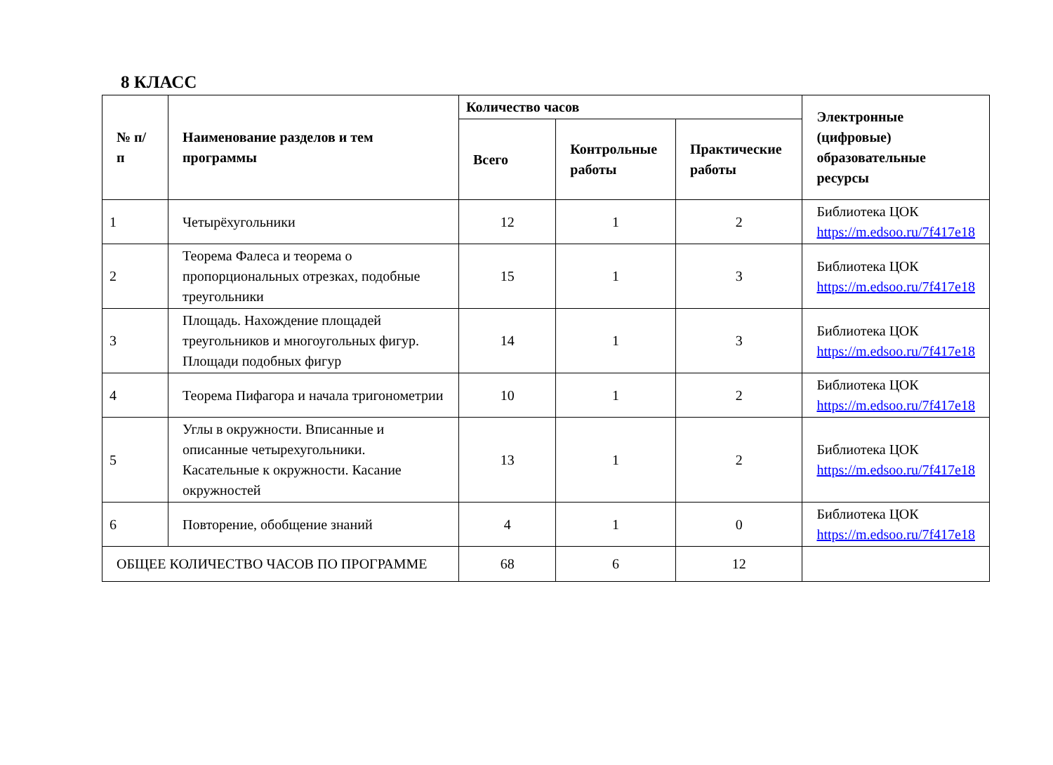8 КЛАСС
| № п/п | Наименование разделов и тем программы | Количество часов | | | Электронные (цифровые) образовательные ресурсы |
| --- | --- | --- | --- | --- | --- |
| | | Всего | Контрольные работы | Практические работы | |
| 1 | Четырёхугольники | 12 | 1 | 2 | Библиотека ЦОК https://m.edsoo.ru/7f417e18 |
| 2 | Теорема Фалеса и теорема о пропорциональных отрезках, подобные треугольники | 15 | 1 | 3 | Библиотека ЦОК https://m.edsoo.ru/7f417e18 |
| 3 | Площадь. Нахождение площадей треугольников и многоугольных фигур. Площади подобных фигур | 14 | 1 | 3 | Библиотека ЦОК https://m.edsoo.ru/7f417e18 |
| 4 | Теорема Пифагора и начала тригонометрии | 10 | 1 | 2 | Библиотека ЦОК https://m.edsoo.ru/7f417e18 |
| 5 | Углы в окружности. Вписанные и описанные четырехугольники. Касательные к окружности. Касание окружностей | 13 | 1 | 2 | Библиотека ЦОК https://m.edsoo.ru/7f417e18 |
| 6 | Повторение, обобщение знаний | 4 | 1 | 0 | Библиотека ЦОК https://m.edsoo.ru/7f417e18 |
| ОБЩЕЕ КОЛИЧЕСТВО ЧАСОВ ПО ПРОГРАММЕ | | 68 | 6 | 12 | |